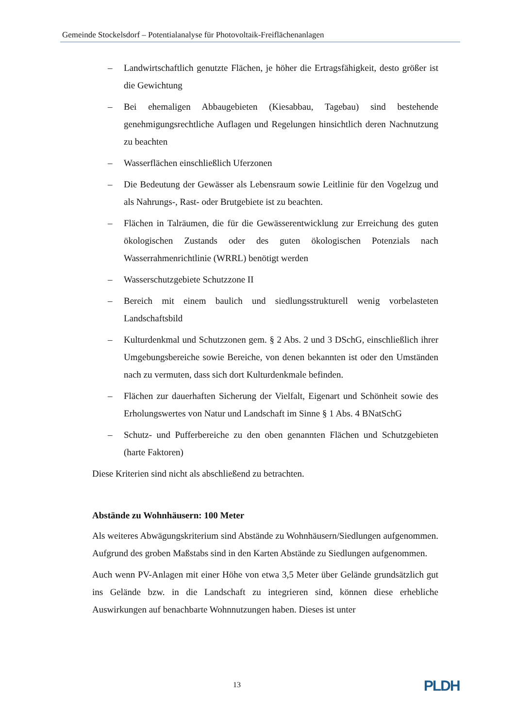Gemeinde Stockelsdorf – Potentialanalyse für Photovoltaik-Freiflächenanlagen
– Landwirtschaftlich genutzte Flächen, je höher die Ertragsfähigkeit, desto größer ist die Gewichtung
– Bei ehemaligen Abbaugebieten (Kiesabbau, Tagebau) sind bestehende genehmigungsrechtliche Auflagen und Regelungen hinsichtlich deren Nachnutzung zu beachten
– Wasserflächen einschließlich Uferzonen
– Die Bedeutung der Gewässer als Lebensraum sowie Leitlinie für den Vogelzug und als Nahrungs-, Rast- oder Brutgebiete ist zu beachten.
– Flächen in Talräumen, die für die Gewässerentwicklung zur Erreichung des guten ökologischen Zustands oder des guten ökologischen Potenzials nach Wasserrahmenrichtlinie (WRRL) benötigt werden
– Wasserschutzgebiete Schutzzone II
– Bereich mit einem baulich und siedlungsstrukturell wenig vorbelasteten Landschaftsbild
– Kulturdenkmal und Schutzzonen gem. § 2 Abs. 2 und 3 DSchG, einschließlich ihrer Umgebungsbereiche sowie Bereiche, von denen bekannten ist oder den Umständen nach zu vermuten, dass sich dort Kulturdenkmale befinden.
– Flächen zur dauerhaften Sicherung der Vielfalt, Eigenart und Schönheit sowie des Erholungswertes von Natur und Landschaft im Sinne § 1 Abs. 4 BNatSchG
– Schutz- und Pufferbereiche zu den oben genannten Flächen und Schutzgebieten (harte Faktoren)
Diese Kriterien sind nicht als abschließend zu betrachten.
Abstände zu Wohnhäusern: 100 Meter
Als weiteres Abwägungskriterium sind Abstände zu Wohnhäusern/Siedlungen aufgenommen. Aufgrund des groben Maßstabs sind in den Karten Abstände zu Siedlungen aufgenommen.
Auch wenn PV-Anlagen mit einer Höhe von etwa 3,5 Meter über Gelände grundsätzlich gut ins Gelände bzw. in die Landschaft zu integrieren sind, können diese erhebliche Auswirkungen auf benachbarte Wohnnutzungen haben. Dieses ist unter
13 PLDH